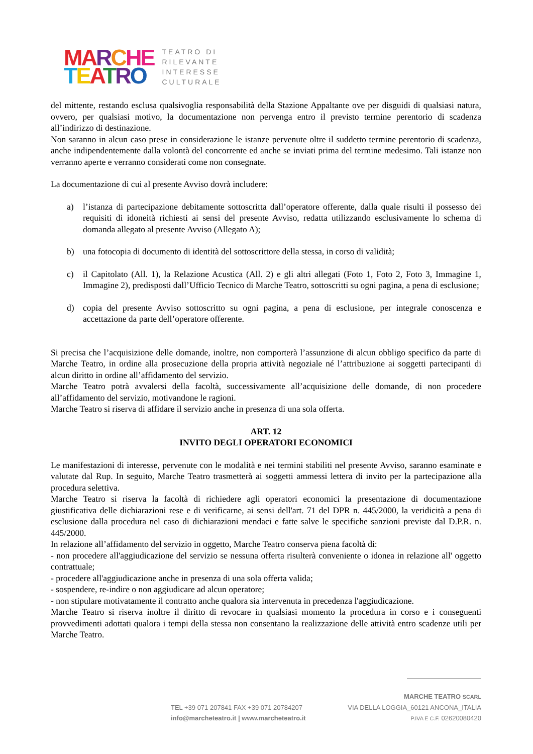MA RCHE
TEATRO
TEATRO DI
RILEVANTE
INTERESSE
CULTURALE
del mittente, restando esclusa qualsivoglia responsabilità della Stazione Appaltante ove per disguidi di qualsiasi natura, ovvero, per qualsiasi motivo, la documentazione non pervenga entro il previsto termine perentorio di scadenza all’indirizzo di destinazione.
Non saranno in alcun caso prese in considerazione le istanze pervenute oltre il suddetto termine perentorio di scadenza, anche indipendentemente dalla volontà del concorrente ed anche se inviati prima del termine medesimo. Tali istanze non verranno aperte e verranno considerati come non consegnate.
La documentazione di cui al presente Avviso dovrà includere:
a) l’istanza di partecipazione debitamente sottoscritta dall’operatore offerente, dalla quale risulti il possesso dei requisiti di idoneità richiesti ai sensi del presente Avviso, redatta utilizzando esclusivamente lo schema di domanda allegato al presente Avviso (Allegato A);
b) una fotocopia di documento di identità del sottoscrittore della stessa, in corso di validità;
c) il Capitolato (All. 1), la Relazione Acustica (All. 2) e gli altri allegati (Foto 1, Foto 2, Foto 3, Immagine 1, Immagine 2), predisposti dall’Ufficio Tecnico di Marche Teatro, sottoscritti su ogni pagina, a pena di esclusione;
d) copia del presente Avviso sottoscritto su ogni pagina, a pena di esclusione, per integrale conoscenza e accettazione da parte dell’operatore offerente.
Si precisa che l’acquisizione delle domande, inoltre, non comporterà l’assunzione di alcun obbligo specifico da parte di Marche Teatro, in ordine alla prosecuzione della propria attività negoziale né l’attribuzione ai soggetti partecipanti di alcun diritto in ordine all’affidamento del servizio.
Marche Teatro potrà avvalersi della facoltà, successivamente all’acquisizione delle domande, di non procedere all’affidamento del servizio, motivandone le ragioni.
Marche Teatro si riserva di affidare il servizio anche in presenza di una sola offerta.
ART. 12
INVITO DEGLI OPERATORI ECONOMICI
Le manifestazioni di interesse, pervenute con le modalità e nei termini stabiliti nel presente Avviso, saranno esaminate e valutate dal Rup. In seguito, Marche Teatro trasmetterà ai soggetti ammessi lettera di invito per la partecipazione alla procedura selettiva.
Marche Teatro si riserva la facoltà di richiedere agli operatori economici la presentazione di documentazione giustificativa delle dichiarazioni rese e di verificarne, ai sensi dell'art. 71 del DPR n. 445/2000, la veridicità a pena di esclusione dalla procedura nel caso di dichiarazioni mendaci e fatte salve le specifiche sanzioni previste dal D.P.R. n. 445/2000.
In relazione all’affidamento del servizio in oggetto, Marche Teatro conserva piena facoltà di:
- non procedere all'aggiudicazione del servizio se nessuna offerta risulterà conveniente o idonea in relazione all' oggetto contrattuale;
- procedere all'aggiudicazione anche in presenza di una sola offerta valida;
- sospendere, re-indire o non aggiudicare ad alcun operatore;
- non stipulare motivatamente il contratto anche qualora sia intervenuta in precedenza l'aggiudicazione.
Marche Teatro si riserva inoltre il diritto di revocare in qualsiasi momento la procedura in corso e i conseguenti provvedimenti adottati qualora i tempi della stessa non consentano la realizzazione delle attività entro scadenze utili per Marche Teatro.
MARCHE TEATRO SCARL
TEL +39 071 207841 FAX +39 071 20784207 VIA DELLA LOGGIA_60121 ANCONA_ITALIA
info@marcheteatro.it | www.marcheteatro.it P.IVA E C.F. 02620080420